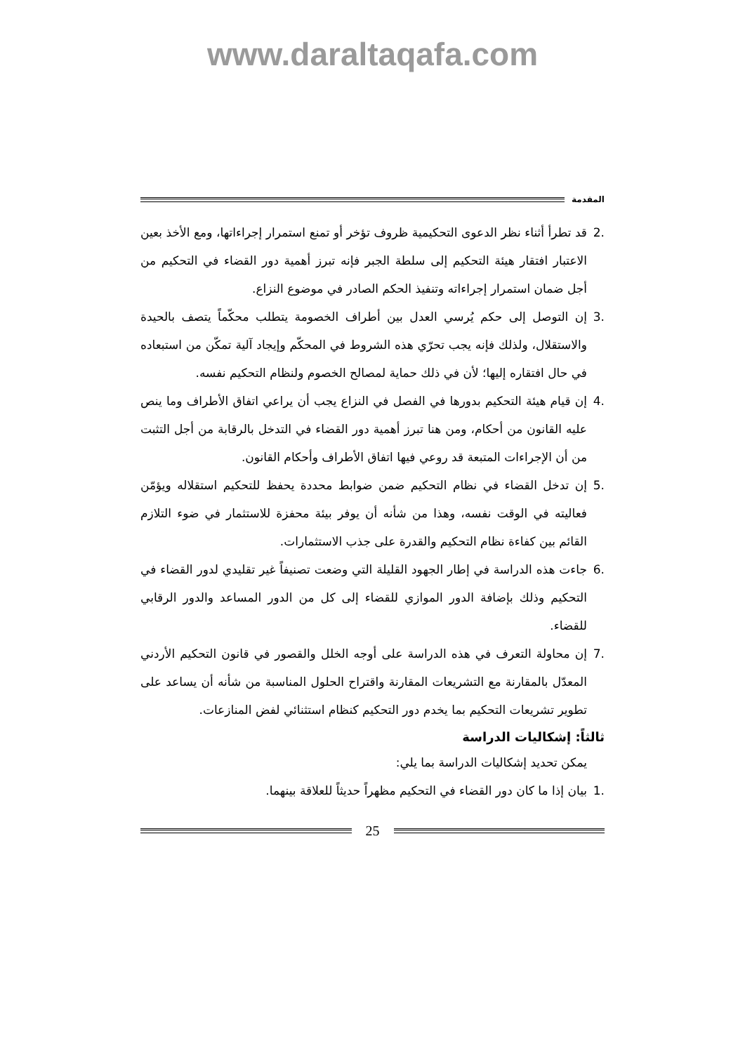www.daraltaqafa.com
المقدمة
.2 قد تطرأ أثناء نظر الدعوى التحكيمية ظروف تؤخر أو تمنع استمرار إجراءاتها، ومع الأخذ بعين الاعتبار افتقار هيئة التحكيم إلى سلطة الجبر فإنه تبرز أهمية دور القضاء في التحكيم من أجل ضمان استمرار إجراءاته وتنفيذ الحكم الصادر في موضوع النزاع.
.3 إن التوصل إلى حكم يُرسي العدل بين أطراف الخصومة يتطلب محكّماً يتصف بالحيدة والاستقلال، ولذلك فإنه يجب تحرّي هذه الشروط في المحكّم وإيجاد آلية تمكّن من استبعاده في حال افتقاره إليها؛ لأن في ذلك حماية لمصالح الخصوم ولنظام التحكيم نفسه.
.4 إن قيام هيئة التحكيم بدورها في الفصل في النزاع يجب أن يراعي اتفاق الأطراف وما ينص عليه القانون من أحكام، ومن هنا تبرز أهمية دور القضاء في التدخل بالرقابة من أجل التثبت من أن الإجراءات المتبعة قد روعي فيها اتفاق الأطراف وأحكام القانون.
.5 إن تدخل القضاء في نظام التحكيم ضمن ضوابط محددة يحفظ للتحكيم استقلاله ويؤمّن فعاليته في الوقت نفسه، وهذا من شأنه أن يوفر بيئة محفزة للاستثمار في ضوء التلازم القائم بين كفاءة نظام التحكيم والقدرة على جذب الاستثمارات.
.6 جاءت هذه الدراسة في إطار الجهود القليلة التي وضعت تصنيفاً غير تقليدي لدور القضاء في التحكيم وذلك بإضافة الدور الموازي للقضاء إلى كل من الدور المساعد والدور الرقابي للقضاء.
.7 إن محاولة التعرف في هذه الدراسة على أوجه الخلل والقصور في قانون التحكيم الأردني المعدّل بالمقارنة مع التشريعات المقارنة واقتراح الحلول المناسبة من شأنه أن يساعد على تطوير تشريعات التحكيم بما يخدم دور التحكيم كنظام استثنائي لفض المنازعات.
ثالثاً: إشكاليات الدراسة
يمكن تحديد إشكاليات الدراسة بما يلي:
.1 بيان إذا ما كان دور القضاء في التحكيم مظهراً حديثاً للعلاقة بينهما.
25